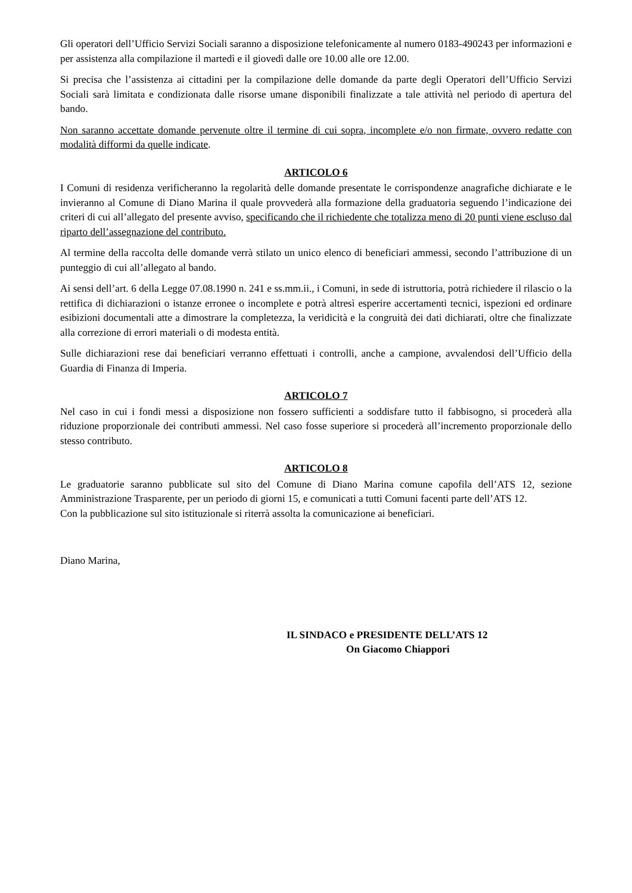Gli operatori dell’Ufficio Servizi Sociali saranno a disposizione telefonicamente al numero 0183-490243 per informazioni e per assistenza alla compilazione il martedì e il giovedì dalle ore 10.00 alle ore 12.00.
Si precisa che l’assistenza ai cittadini per la compilazione delle domande da parte degli Operatori dell’Ufficio Servizi Sociali sarà limitata e condizionata dalle risorse umane disponibili finalizzate a tale attività nel periodo di apertura del bando.
Non saranno accettate domande pervenute oltre il termine di cui sopra, incomplete e/o non firmate, ovvero redatte con modalità difformi da quelle indicate.
ARTICOLO 6
I Comuni di residenza verificheranno la regolarità delle domande presentate le corrispondenze anagrafiche dichiarate e le invieranno al Comune di Diano Marina il quale provvederà alla formazione della graduatoria seguendo l’indicazione dei criteri di cui all’allegato del presente avviso, specificando che il richiedente che totalizza meno di 20 punti viene escluso dal riparto dell’assegnazione del contributo.
Al termine della raccolta delle domande verrà stilato un unico elenco di beneficiari ammessi, secondo l’attribuzione di un punteggio di cui all’allegato al bando.
Ai sensi dell’art. 6 della Legge 07.08.1990 n. 241 e ss.mm.ii., i Comuni, in sede di istruttoria, potrà richiedere il rilascio o la rettifica di dichiarazioni o istanze erronee o incomplete e potrà altresì esperire accertamenti tecnici, ispezioni ed ordinare esibizioni documentali atte a dimostrare la completezza, la veridicità e la congruità dei dati dichiarati, oltre che finalizzate alla correzione di errori materiali o di modesta entità.
Sulle dichiarazioni rese dai beneficiari verranno effettuati i controlli, anche a campione, avvalendosi dell’Ufficio della Guardia di Finanza di Imperia.
ARTICOLO 7
Nel caso in cui i fondi messi a disposizione non fossero sufficienti a soddisfare tutto il fabbisogno, si procederà alla riduzione proporzionale dei contributi ammessi. Nel caso fosse superiore si procederà all’incremento proporzionale dello stesso contributo.
ARTICOLO 8
Le graduatorie saranno pubblicate sul sito del Comune di Diano Marina comune capofila dell’ATS 12, sezione Amministrazione Trasparente, per un periodo di giorni 15, e comunicati a tutti Comuni facenti parte dell’ATS 12.
Con la pubblicazione sul sito istituzionale si riterrà assolta la comunicazione ai beneficiari.
Diano Marina,
IL SINDACO e PRESIDENTE DELL’ATS 12
On Giacomo Chiappori